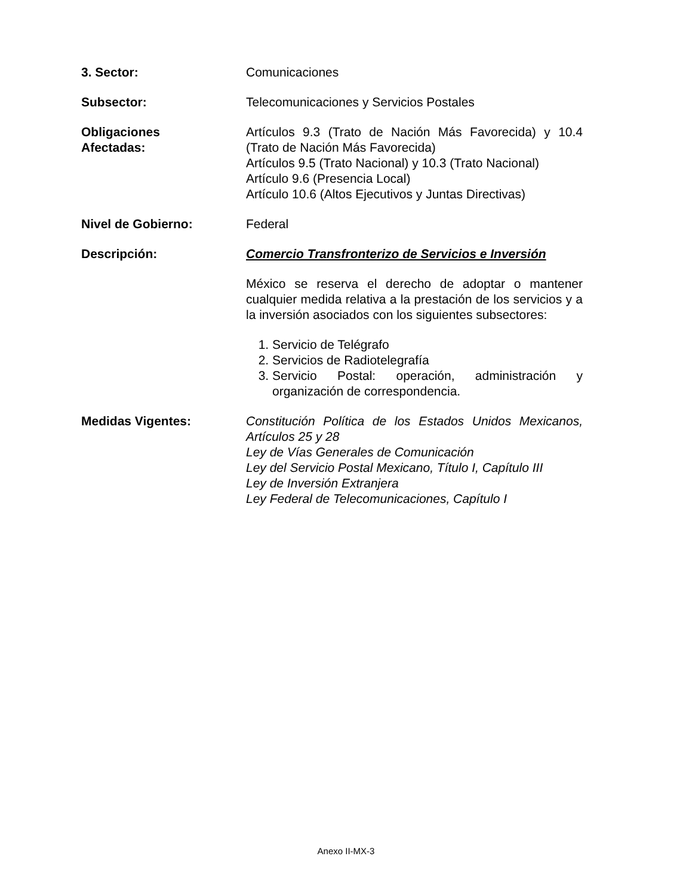3. Sector: Comunicaciones
Subsector: Telecomunicaciones y Servicios Postales
Obligaciones
Afectadas:
Artículos 9.3 (Trato de Nación Más Favorecida) y 10.4 (Trato de Nación Más Favorecida)
Artículos 9.5 (Trato Nacional) y 10.3 (Trato Nacional)
Artículo 9.6 (Presencia Local)
Artículo 10.6 (Altos Ejecutivos y Juntas Directivas)
Nivel de Gobierno: Federal
Descripción: Comercio Transfronterizo de Servicios e Inversión
México se reserva el derecho de adoptar o mantener cualquier medida relativa a la prestación de los servicios y a la inversión asociados con los siguientes subsectores:
1. Servicio de Telégrafo
2. Servicios de Radiotelegrafía
3. Servicio Postal: operación, administración y organización de correspondencia.
Medidas Vigentes: Constitución Política de los Estados Unidos Mexicanos, Artículos 25 y 28
Ley de Vías Generales de Comunicación
Ley del Servicio Postal Mexicano, Título I, Capítulo III
Ley de Inversión Extranjera
Ley Federal de Telecomunicaciones, Capítulo I
Anexo II-MX-3